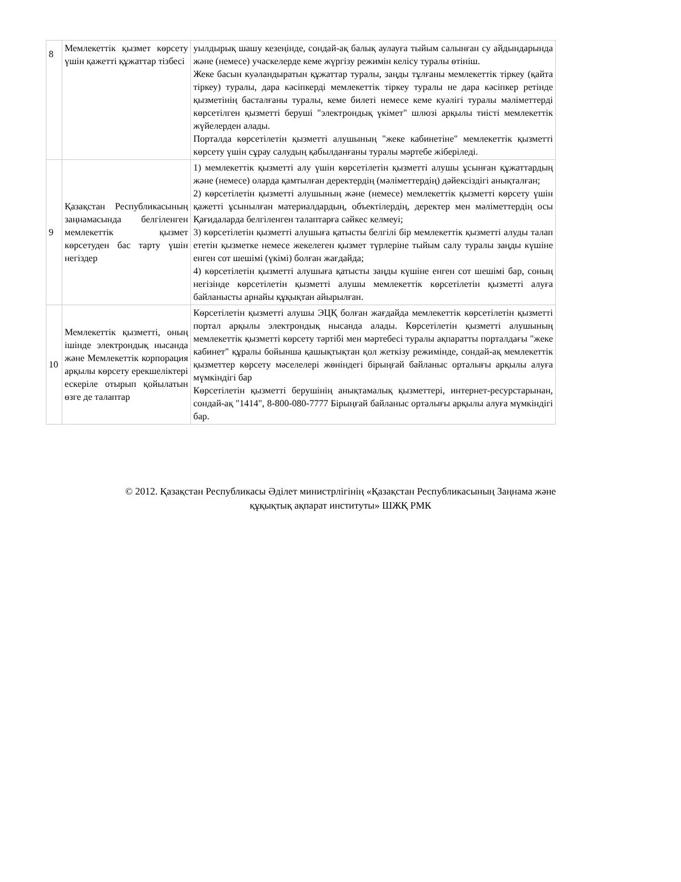| 8 | Мемлекеттік қызмет көрсету үшін қажетті құжаттар тізбесі | уылдырық шашу кезеңінде, сондай-ақ балық аулауға тыйым салынған су айдындарында және (немесе) учаскелерде кеме жүргізу режимін келісу туралы өтініш. Жеке басын куәландыратын құжаттар туралы, заңды тұлғаны мемлекеттік тіркеу (қайта тіркеу) туралы, дара кәсіпкерді мемлекеттік тіркеу туралы не дара кәсіпкер ретінде қызметінің басталғаны туралы, кеме билеті немесе кеме куәлігі туралы мәліметтерді көрсетілген қызметті беруші "электрондық үкімет" шлюзі арқылы тиісті мемлекеттік жүйелерден алады. Порталда көрсетілетін қызметті алушының "жеке кабинетіне" мемлекеттік қызметті көрсету үшін сұрау салудың қабылданғаны туралы мәртебе жіберіледі. |
| 9 | Қазақстан Республикасының заңнамасында белгіленген мемлекеттік қызмет көрсетуден бас тарту үшін негіздер | 1) мемлекеттік қызметті алу үшін көрсетілетін қызметті алушы ұсынған құжаттардың және (немесе) оларда қамтылған деректердің (мәліметтердің) дәйексіздігі анықталған; 2) көрсетілетін қызметті алушының және (немесе) мемлекеттік қызметті көрсету үшін қажетті ұсынылған материалдардың, объектілердің, деректер мен мәліметтердің осы Қағидаларда белгіленген талаптарға сәйкес келмеуі; 3) көрсетілетін қызметті алушыға қатысты белгілі бір мемлекеттік қызметті алуды талап ететін қызметке немесе жекелеген қызмет түрлеріне тыйым салу туралы заңды күшіне енген сот шешімі (үкімі) болған жағдайда; 4) көрсетілетін қызметті алушыға қатысты заңды күшіне енген сот шешімі бар, соның негізінде көрсетілетін қызметті алушы мемлекеттік көрсетілетін қызметті алуға байланысты арнайы құқықтан айырылған. |
| 10 | Мемлекеттік қызметті, оның ішінде электрондық нысанда және Мемлекеттік корпорация арқылы көрсету ерекшеліктері ескеріле отырып қойылатын өзге де талаптар | Көрсетілетін қызметті алушы ЭЦҚ болған жағдайда мемлекеттік көрсетілетін қызметті портал арқылы электрондық нысанда алады. Көрсетілетін қызметті алушының мемлекеттік қызметті көрсету тәртібі мен мәртебесі туралы ақпаратты порталдағы "жеке кабинет" құралы бойынша қашықтықтан қол жеткізу режимінде, сондай-ақ мемлекеттік қызметтер көрсету мәселелері жөніндегі бірыңғай байланыс орталығы арқылы алуға мүмкіндігі бар Көрсетілетін қызметті берушінің анықтамалық қызметтері, интернет-ресурстарынан, сондай-ақ "1414", 8-800-080-7777 Бірыңғай байланыс орталығы арқылы алуға мүмкіндігі бар. |
© 2012. Қазақстан Республикасы Әділет министрлігінің «Қазақстан Республикасының Заңнама және
құқықтық ақпарат институты» ШЖҚ РМК